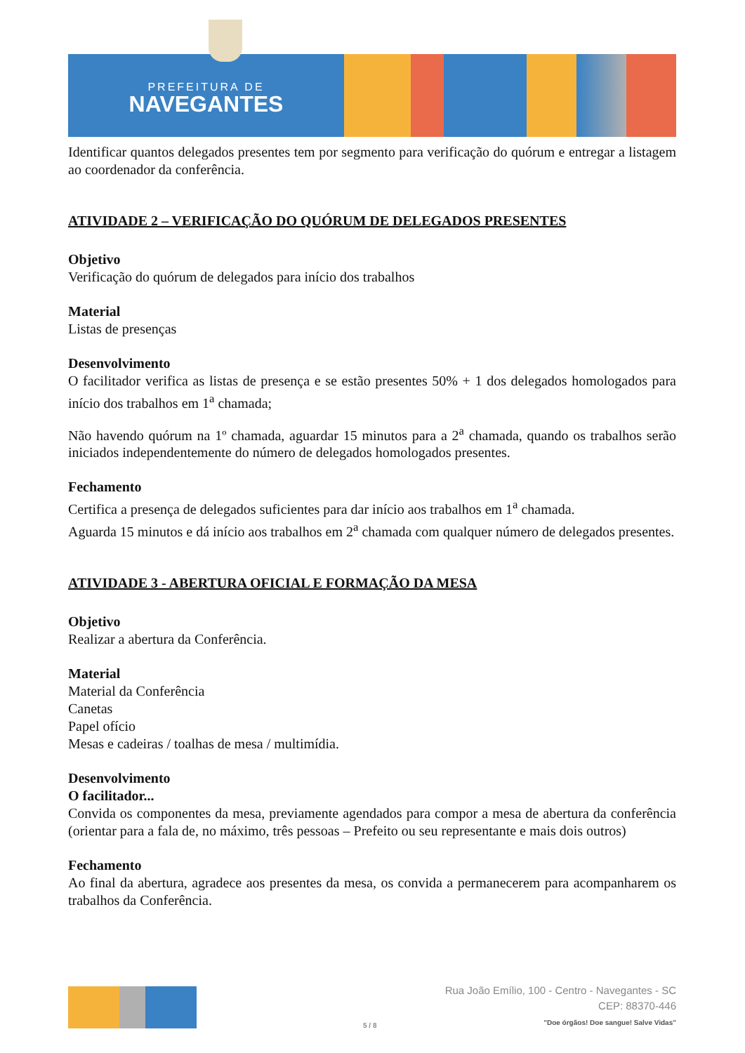PREFEITURA DE
NAVEGANTES
Identificar quantos delegados presentes tem por segmento para verificação do quórum e entregar a listagem ao coordenador da conferência.
ATIVIDADE 2 – VERIFICAÇÃO DO QUÓRUM DE DELEGADOS PRESENTES
Objetivo
Verificação do quórum de delegados para início dos trabalhos
Material
Listas de presenças
Desenvolvimento
O facilitador verifica as listas de presença e se estão presentes 50% + 1 dos delegados homologados para início dos trabalhos em 1<sup>a</sup> chamada;
Não havendo quórum na 1º chamada, aguardar 15 minutos para a 2<sup>a</sup> chamada, quando os trabalhos serão iniciados independentemente do número de delegados homologados presentes.
Fechamento
Certifica a presença de delegados suficientes para dar início aos trabalhos em 1<sup>a</sup> chamada.
Aguarda 15 minutos e dá início aos trabalhos em 2<sup>a</sup> chamada com qualquer número de delegados presentes.
ATIVIDADE 3 - ABERTURA OFICIAL E FORMAÇÃO DA MESA
Objetivo
Realizar a abertura da Conferência.
Material
Material da Conferência
Canetas
Papel ofício
Mesas e cadeiras / toalhas de mesa / multimídia.
Desenvolvimento
O facilitador...
Convida os componentes da mesa, previamente agendados para compor a mesa de abertura da conferência (orientar para a fala de, no máximo, três pessoas – Prefeito ou seu representante e mais dois outros)
Fechamento
Ao final da abertura, agradece aos presentes da mesa, os convida a permanecerem para acompanharem os trabalhos da Conferência.
5 / 8
Rua João Emílio, 100 - Centro - Navegantes - SC
CEP: 88370-446
"Doe órgãos! Doe sangue! Salve Vidas"